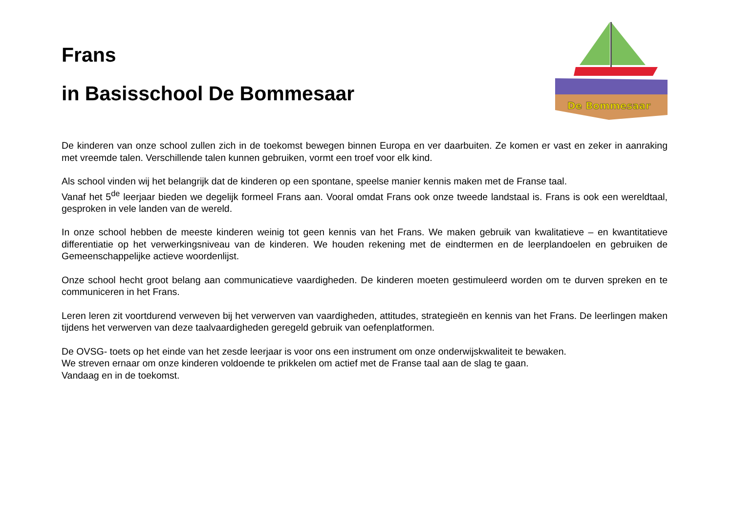Frans
in Basisschool De Bommesaar
De Bommesaar
De kinderen van onze school zullen zich in de toekomst bewegen binnen Europa en ver daarbuiten. Ze komen er vast en zeker in aanraking met vreemde talen. Verschillende talen kunnen gebruiken, vormt een troef voor elk kind.
Als school vinden wij het belangrijk dat de kinderen op een spontane, speelse manier kennis maken met de Franse taal.
Vanaf het 5<sup>de</sup> leerjaar bieden we degelijk formeel Frans aan. Vooral omdat Frans ook onze tweede landstaal is. Frans is ook een wereldtaal, gesproken in vele landen van de wereld.
In onze school hebben de meeste kinderen weinig tot geen kennis van het Frans. We maken gebruik van kwalitatieve – en kwantitatieve differentiatie op het verwerkingsniveau van de kinderen. We houden rekening met de eindtermen en de leerplandoelen en gebruiken de Gemeenschappelijke actieve woordenlijst.
Onze school hecht groot belang aan communicatieve vaardigheden. De kinderen moeten gestimuleerd worden om te durven spreken en te communiceren in het Frans.
Leren leren zit voortdurend verweven bij het verwerven van vaardigheden, attitudes, strategieën en kennis van het Frans. De leerlingen maken tijdens het verwerven van deze taalvaardigheden geregeld gebruik van oefenplatformen.
De OVSG- toets op het einde van het zesde leerjaar is voor ons een instrument om onze onderwijskwaliteit te bewaken.
We streven ernaar om onze kinderen voldoende te prikkelen om actief met de Franse taal aan de slag te gaan.
Vandaag en in de toekomst.